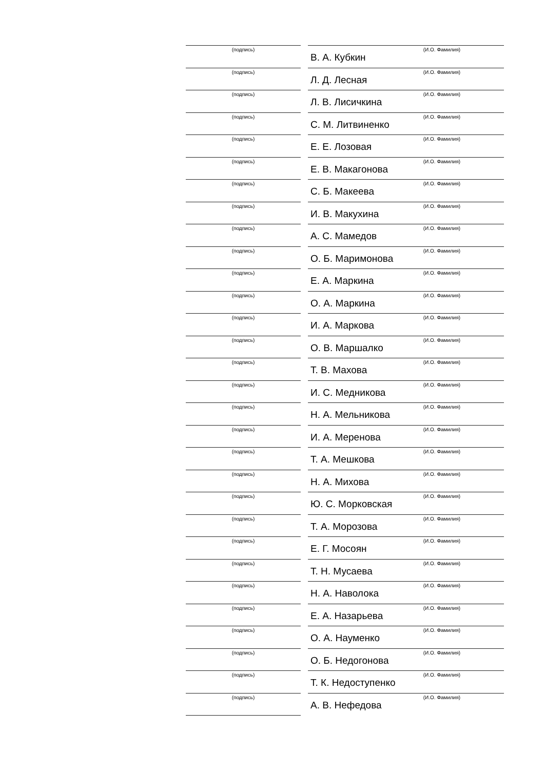(подпись) (И.О. Фамилия)
В. А. Кубкин
(подпись) (И.О. Фамилия)
Л. Д. Лесная
(подпись) (И.О. Фамилия)
Л. В. Лисичкина
(подпись) (И.О. Фамилия)
С. М. Литвиненко
(подпись) (И.О. Фамилия)
Е. Е. Лозовая
(подпись) (И.О. Фамилия)
Е. В. Макагонова
(подпись) (И.О. Фамилия)
С. Б. Макеева
(подпись) (И.О. Фамилия)
И. В. Макухина
(подпись) (И.О. Фамилия)
А. С. Мамедов
(подпись) (И.О. Фамилия)
О. Б. Маримонова
(подпись) (И.О. Фамилия)
Е. А. Маркина
(подпись) (И.О. Фамилия)
О. А. Маркина
(подпись) (И.О. Фамилия)
И. А. Маркова
(подпись) (И.О. Фамилия)
О. В. Маршалко
(подпись) (И.О. Фамилия)
Т. В. Махова
(подпись) (И.О. Фамилия)
И. С. Медникова
(подпись) (И.О. Фамилия)
Н. А. Мельникова
(подпись) (И.О. Фамилия)
И. А. Меренова
(подпись) (И.О. Фамилия)
Т. А. Мешкова
(подпись) (И.О. Фамилия)
Н. А. Михова
(подпись) (И.О. Фамилия)
Ю. С. Морковская
(подпись) (И.О. Фамилия)
Т. А. Морозова
(подпись) (И.О. Фамилия)
Е. Г. Мосоян
(подпись) (И.О. Фамилия)
Т. Н. Мусаева
(подпись) (И.О. Фамилия)
Н. А. Наволока
(подпись) (И.О. Фамилия)
Е. А. Назарьева
(подпись) (И.О. Фамилия)
О. А. Науменко
(подпись) (И.О. Фамилия)
О. Б. Недогонова
(подпись) (И.О. Фамилия)
Т. К. Недоступенко
(подпись) (И.О. Фамилия)
А. В. Нефедова